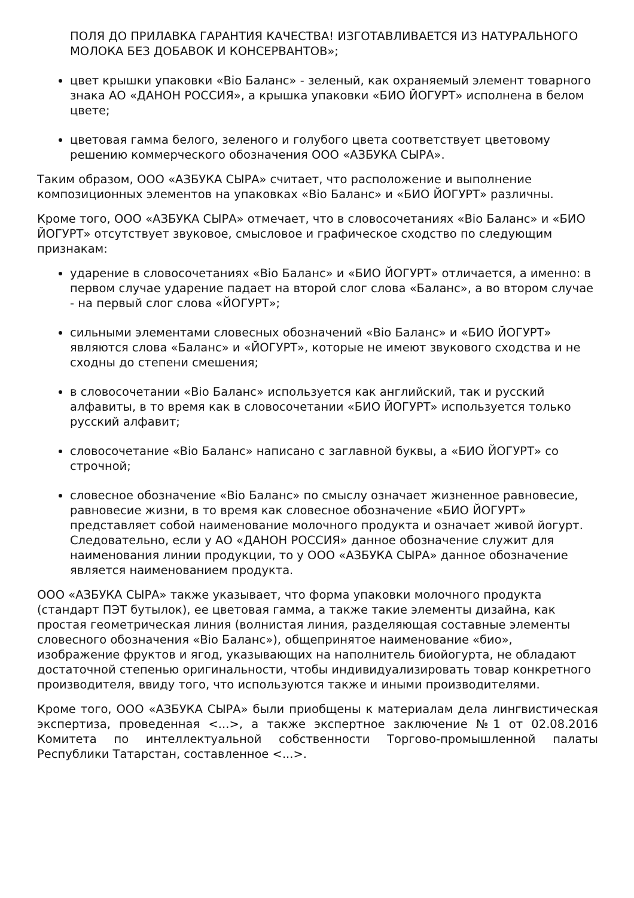ПОЛЯ ДО ПРИЛАВКА ГАРАНТИЯ КАЧЕСТВА! ИЗГОТАВЛИВАЕТСЯ ИЗ НАТУРАЛЬНОГО МОЛОКА БЕЗ ДОБАВОК И КОНСЕРВАНТОВ»;
цвет крышки упаковки «Bio Баланс» - зеленый, как охраняемый элемент товарного знака АО «ДАНОН РОССИЯ», а крышка упаковки «БИО ЙОГУРТ» исполнена в белом цвете;
цветовая гамма белого, зеленого и голубого цвета соответствует цветовому решению коммерческого обозначения ООО «АЗБУКА СЫРА».
Таким образом, ООО «АЗБУКА СЫРА» считает, что расположение и выполнение композиционных элементов на упаковках «Bio Баланс» и «БИО ЙОГУРТ» различны.
Кроме того, ООО «АЗБУКА СЫРА» отмечает, что в словосочетаниях «Bio Баланс» и «БИО ЙОГУРТ» отсутствует звуковое, смысловое и графическое сходство по следующим признакам:
ударение в словосочетаниях «Bio Баланс» и «БИО ЙОГУРТ» отличается, а именно: в первом случае ударение падает на второй слог слова «Баланс», а во втором случае - на первый слог слова «ЙОГУРТ»;
сильными элементами словесных обозначений «Bio Баланс» и «БИО ЙОГУРТ» являются слова «Баланс» и «ЙОГУРТ», которые не имеют звукового сходства и не сходны до степени смешения;
в словосочетании «Bio Баланс» используется как английский, так и русский алфавиты, в то время как в словосочетании «БИО ЙОГУРТ» используется только русский алфавит;
словосочетание «Bio Баланс» написано с заглавной буквы, а «БИО ЙОГУРТ» со строчной;
словесное обозначение «Bio Баланс» по смыслу означает жизненное равновесие, равновесие жизни, в то время как словесное обозначение «БИО ЙОГУРТ» представляет собой наименование молочного продукта и означает живой йогурт. Следовательно, если у АО «ДАНОН РОССИЯ» данное обозначение служит для наименования линии продукции, то у ООО «АЗБУКА СЫРА» данное обозначение является наименованием продукта.
ООО «АЗБУКА СЫРА» также указывает, что форма упаковки молочного продукта (стандарт ПЭТ бутылок), ее цветовая гамма, а также такие элементы дизайна, как простая геометрическая линия (волнистая линия, разделяющая составные элементы словесного обозначения «Bio Баланс»), общепринятое наименование «био», изображение фруктов и ягод, указывающих на наполнитель биойогурта, не обладают достаточной степенью оригинальности, чтобы индивидуализировать товар конкретного производителя, ввиду того, что используются также и иными производителями.
Кроме того, ООО «АЗБУКА СЫРА» были приобщены к материалам дела лингвистическая экспертиза, проведенная <...>, а также экспертное заключение №1 от 02.08.2016 Комитета по интеллектуальной собственности Торгово-промышленной палаты Республики Татарстан, составленное <...>.